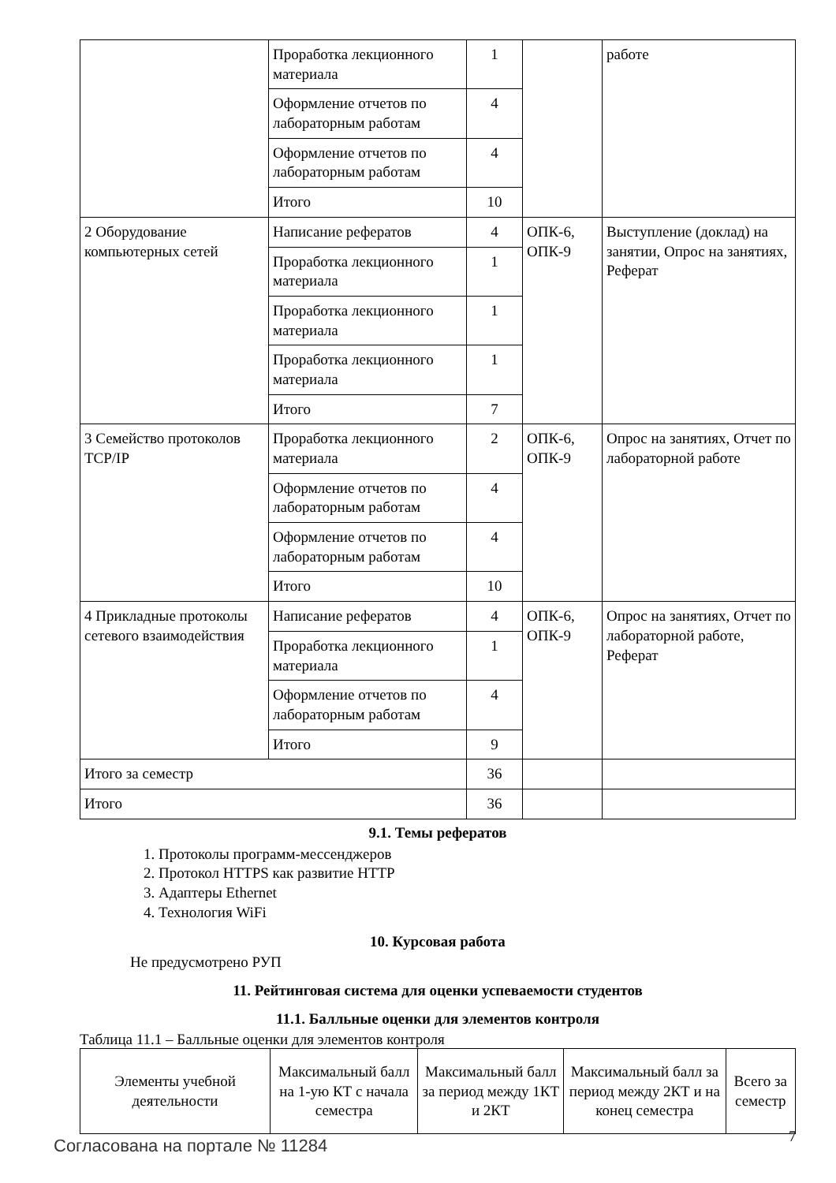| | Проработка лекционного материала | 1 | | работе |
| | Оформление отчетов по лабораторным работам | 4 | | |
| | Оформление отчетов по лабораторным работам | 4 | | |
| | Итого | 10 | | |
| 2 Оборудование компьютерных сетей | Написание рефератов | 4 | ОПК-6, ОПК-9 | Выступление (доклад) на занятии, Опрос на занятиях, Реферат |
| | Проработка лекционного материала | 1 | | |
| | Проработка лекционного материала | 1 | | |
| | Проработка лекционного материала | 1 | | |
| | Итого | 7 | | |
| 3 Семейство протоколов TCP/IP | Проработка лекционного материала | 2 | ОПК-6, ОПК-9 | Опрос на занятиях, Отчет по лабораторной работе |
| | Оформление отчетов по лабораторным работам | 4 | | |
| | Оформление отчетов по лабораторным работам | 4 | | |
| | Итого | 10 | | |
| 4 Прикладные протоколы сетевого взаимодействия | Написание рефератов | 4 | ОПК-6, ОПК-9 | Опрос на занятиях, Отчет по лабораторной работе, Реферат |
| | Проработка лекционного материала | 1 | | |
| | Оформление отчетов по лабораторным работам | 4 | | |
| | Итого | 9 | | |
| Итого за семестр | | 36 | | |
| Итого | | 36 | | |
9.1. Темы рефератов
1. Протоколы программ-мессенджеров
2. Протокол HTTPS как развитие HTTP
3. Адаптеры Ethernet
4. Технология WiFi
10. Курсовая работа
Не предусмотрено РУП
11. Рейтинговая система для оценки успеваемости студентов
11.1. Балльные оценки для элементов контроля
Таблица 11.1 – Балльные оценки для элементов контроля
| Элементы учебной деятельности | Максимальный балл на 1-ую КТ с начала семестра | Максимальный балл за период между 1КТ и 2КТ | Максимальный балл за период между 2КТ и на конец семестра | Всего за семестр |
| --- | --- | --- | --- | --- |
Согласована на портале № 11284 7